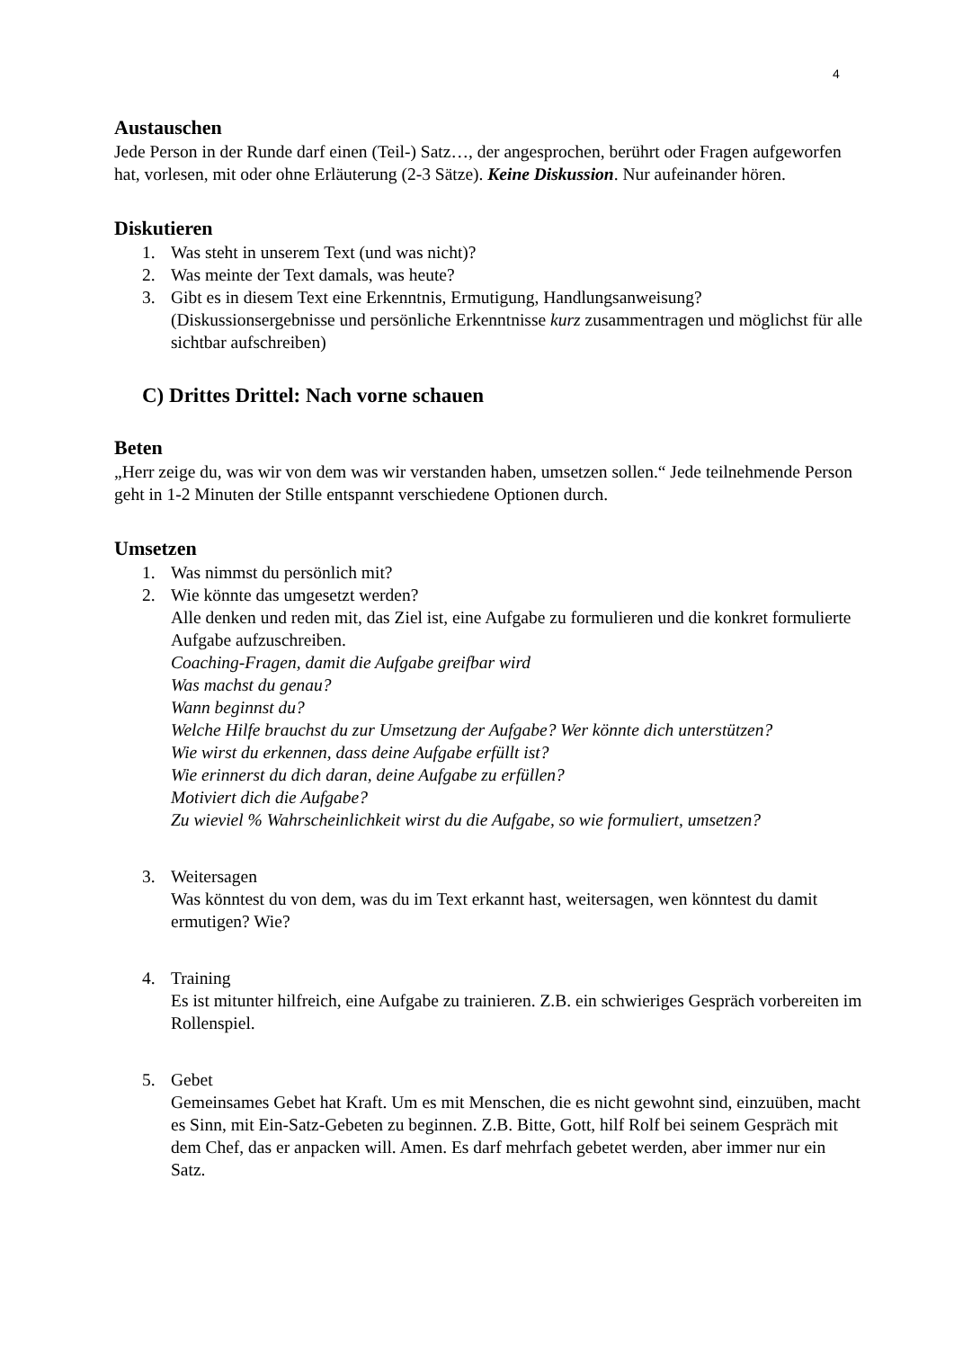4
Austauschen
Jede Person in der Runde darf einen (Teil-) Satz…, der angesprochen, berührt oder Fragen aufgeworfen hat, vorlesen, mit oder ohne Erläuterung (2-3 Sätze). Keine Diskussion. Nur aufeinander hören.
Diskutieren
1. Was steht in unserem Text (und was nicht)?
2. Was meinte der Text damals, was heute?
3. Gibt es in diesem Text eine Erkenntnis, Ermutigung, Handlungsanweisung?
(Diskussionsergebnisse und persönliche Erkenntnisse kurz zusammentragen und möglichst für alle sichtbar aufschreiben)
C) Drittes Drittel: Nach vorne schauen
Beten
„Herr zeige du, was wir von dem was wir verstanden haben, umsetzen sollen.“ Jede teilnehmende Person geht in 1-2 Minuten der Stille entspannt verschiedene Optionen durch.
Umsetzen
1. Was nimmst du persönlich mit?
2. Wie könnte das umgesetzt werden?
Alle denken und reden mit, das Ziel ist, eine Aufgabe zu formulieren und die konkret formulierte Aufgabe aufzuschreiben.
Coaching-Fragen, damit die Aufgabe greifbar wird
Was machst du genau?
Wann beginnst du?
Welche Hilfe brauchst du zur Umsetzung der Aufgabe? Wer könnte dich unterstützen?
Wie wirst du erkennen, dass deine Aufgabe erfüllt ist?
Wie erinnerst du dich daran, deine Aufgabe zu erfüllen?
Motiviert dich die Aufgabe?
Zu wieviel % Wahrscheinlichkeit wirst du die Aufgabe, so wie formuliert, umsetzen?
3. Weitersagen
Was könntest du von dem, was du im Text erkannt hast, weitersagen, wen könntest du damit ermutigen? Wie?
4. Training
Es ist mitunter hilfreich, eine Aufgabe zu trainieren. Z.B. ein schwieriges Gespräch vorbereiten im Rollenspiel.
5. Gebet
Gemeinsames Gebet hat Kraft. Um es mit Menschen, die es nicht gewohnt sind, einzuüben, macht es Sinn, mit Ein-Satz-Gebeten zu beginnen. Z.B. Bitte, Gott, hilf Rolf bei seinem Gespräch mit dem Chef, das er anpacken will. Amen. Es darf mehrfach gebetet werden, aber immer nur ein Satz.